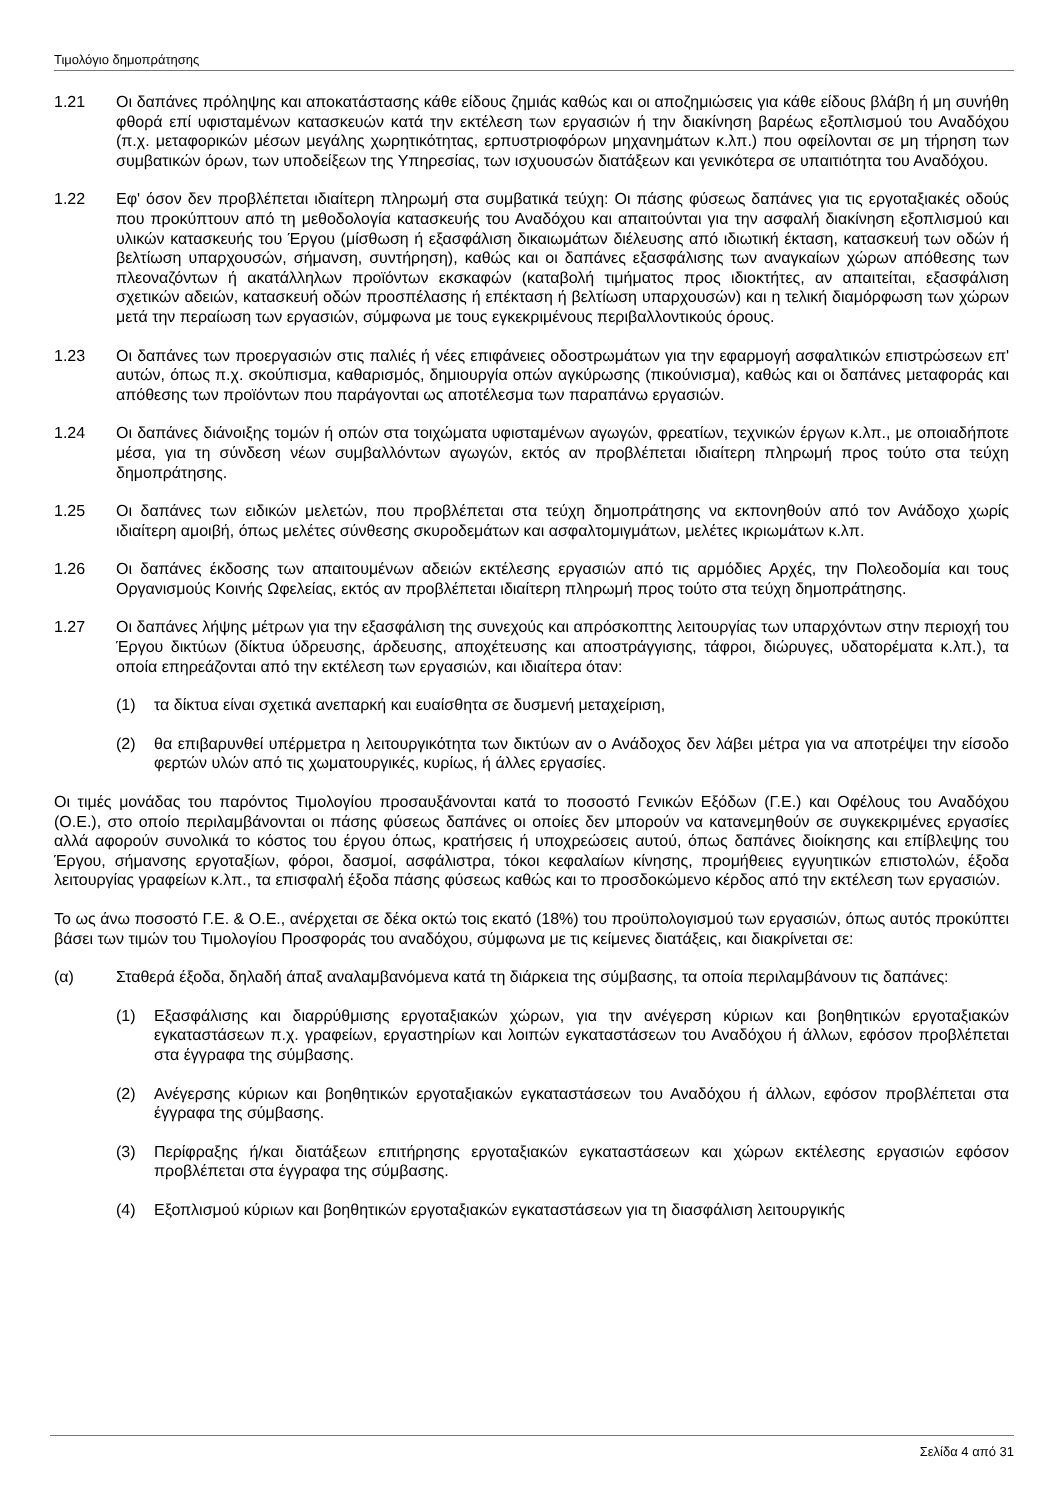Τιμολόγιο δημοπράτησης
1.21 Οι δαπάνες πρόληψης και αποκατάστασης κάθε είδους ζημιάς καθώς και οι αποζημιώσεις για κάθε είδους βλάβη ή μη συνήθη φθορά επί υφισταμένων κατασκευών κατά την εκτέλεση των εργασιών ή την διακίνηση βαρέως εξοπλισμού του Αναδόχου (π.χ. μεταφορικών μέσων μεγάλης χωρητικότητας, ερπυστριοφόρων μηχανημάτων κ.λπ.) που οφείλονται σε μη τήρηση των συμβατικών όρων, των υποδείξεων της Υπηρεσίας, των ισχυουσών διατάξεων και γενικότερα σε υπαιτιότητα του Αναδόχου.
1.22 Εφ' όσον δεν προβλέπεται ιδιαίτερη πληρωμή στα συμβατικά τεύχη: Οι πάσης φύσεως δαπάνες για τις εργοταξιακές οδούς που προκύπτουν από τη μεθοδολογία κατασκευής του Αναδόχου και απαιτούνται για την ασφαλή διακίνηση εξοπλισμού και υλικών κατασκευής του Έργου (μίσθωση ή εξασφάλιση δικαιωμάτων διέλευσης από ιδιωτική έκταση, κατασκευή των οδών ή βελτίωση υπαρχουσών, σήμανση, συντήρηση), καθώς και οι δαπάνες εξασφάλισης των αναγκαίων χώρων απόθεσης των πλεοναζόντων ή ακατάλληλων προϊόντων εκσκαφών (καταβολή τιμήματος προς ιδιοκτήτες, αν απαιτείται, εξασφάλιση σχετικών αδειών, κατασκευή οδών προσπέλασης ή επέκταση ή βελτίωση υπαρχουσών) και η τελική διαμόρφωση των χώρων μετά την περαίωση των εργασιών, σύμφωνα με τους εγκεκριμένους περιβαλλοντικούς όρους.
1.23 Οι δαπάνες των προεργασιών στις παλιές ή νέες επιφάνειες οδοστρωμάτων για την εφαρμογή ασφαλτικών επιστρώσεων επ' αυτών, όπως π.χ. σκούπισμα, καθαρισμός, δημιουργία οπών αγκύρωσης (πικούνισμα), καθώς και οι δαπάνες μεταφοράς και απόθεσης των προϊόντων που παράγονται ως αποτέλεσμα των παραπάνω εργασιών.
1.24 Οι δαπάνες διάνοιξης τομών ή οπών στα τοιχώματα υφισταμένων αγωγών, φρεατίων, τεχνικών έργων κ.λπ., με οποιαδήποτε μέσα, για τη σύνδεση νέων συμβαλλόντων αγωγών, εκτός αν προβλέπεται ιδιαίτερη πληρωμή προς τούτο στα τεύχη δημοπράτησης.
1.25 Οι δαπάνες των ειδικών μελετών, που προβλέπεται στα τεύχη δημοπράτησης να εκπονηθούν από τον Ανάδοχο χωρίς ιδιαίτερη αμοιβή, όπως μελέτες σύνθεσης σκυροδεμάτων και ασφαλτομιγμάτων, μελέτες ικριωμάτων κ.λπ.
1.26 Οι δαπάνες έκδοσης των απαιτουμένων αδειών εκτέλεσης εργασιών από τις αρμόδιες Αρχές, την Πολεοδομία και τους Οργανισμούς Κοινής Ωφελείας, εκτός αν προβλέπεται ιδιαίτερη πληρωμή προς τούτο στα τεύχη δημοπράτησης.
1.27 Οι δαπάνες λήψης μέτρων για την εξασφάλιση της συνεχούς και απρόσκοπτης λειτουργίας των υπαρχόντων στην περιοχή του Έργου δικτύων (δίκτυα ύδρευσης, άρδευσης, αποχέτευσης και αποστράγγισης, τάφροι, διώρυγες, υδατορέματα κ.λπ.), τα οποία επηρεάζονται από την εκτέλεση των εργασιών, και ιδιαίτερα όταν:
(1) τα δίκτυα είναι σχετικά ανεπαρκή και ευαίσθητα σε δυσμενή μεταχείριση,
(2) θα επιβαρυνθεί υπέρμετρα η λειτουργικότητα των δικτύων αν ο Ανάδοχος δεν λάβει μέτρα για να αποτρέψει την είσοδο φερτών υλών από τις χωματουργικές, κυρίως, ή άλλες εργασίες.
Οι τιμές μονάδας του παρόντος Τιμολογίου προσαυξάνονται κατά το ποσοστό Γενικών Εξόδων (Γ.Ε.) και Οφέλους του Αναδόχου (Ο.Ε.), στο οποίο περιλαμβάνονται οι πάσης φύσεως δαπάνες οι οποίες δεν μπορούν να κατανεμηθούν σε συγκεκριμένες εργασίες αλλά αφορούν συνολικά το κόστος του έργου όπως, κρατήσεις ή υποχρεώσεις αυτού, όπως δαπάνες διοίκησης και επίβλεψης του Έργου, σήμανσης εργοταξίων, φόροι, δασμοί, ασφάλιστρα, τόκοι κεφαλαίων κίνησης, προμήθειες εγγυητικών επιστολών, έξοδα λειτουργίας γραφείων κ.λπ., τα επισφαλή έξοδα πάσης φύσεως καθώς και το προσδοκώμενο κέρδος από την εκτέλεση των εργασιών.
Το ως άνω ποσοστό Γ.Ε. & Ο.Ε., ανέρχεται σε δέκα οκτώ τοις εκατό (18%) του προϋπολογισμού των εργασιών, όπως αυτός προκύπτει βάσει των τιμών του Τιμολογίου Προσφοράς του αναδόχου, σύμφωνα με τις κείμενες διατάξεις, και διακρίνεται σε:
(α) Σταθερά έξοδα, δηλαδή άπαξ αναλαμβανόμενα κατά τη διάρκεια της σύμβασης, τα οποία περιλαμβάνουν τις δαπάνες:
(1) Εξασφάλισης και διαρρύθμισης εργοταξιακών χώρων, για την ανέγερση κύριων και βοηθητικών εργοταξιακών εγκαταστάσεων π.χ. γραφείων, εργαστηρίων και λοιπών εγκαταστάσεων του Αναδόχου ή άλλων, εφόσον προβλέπεται στα έγγραφα της σύμβασης.
(2) Ανέγερσης κύριων και βοηθητικών εργοταξιακών εγκαταστάσεων του Αναδόχου ή άλλων, εφόσον προβλέπεται στα έγγραφα της σύμβασης.
(3) Περίφραξης ή/και διατάξεων επιτήρησης εργοταξιακών εγκαταστάσεων και χώρων εκτέλεσης εργασιών εφόσον προβλέπεται στα έγγραφα της σύμβασης.
(4) Εξοπλισμού κύριων και βοηθητικών εργοταξιακών εγκαταστάσεων για τη διασφάλιση λειτουργικής
Σελίδα 4 από 31